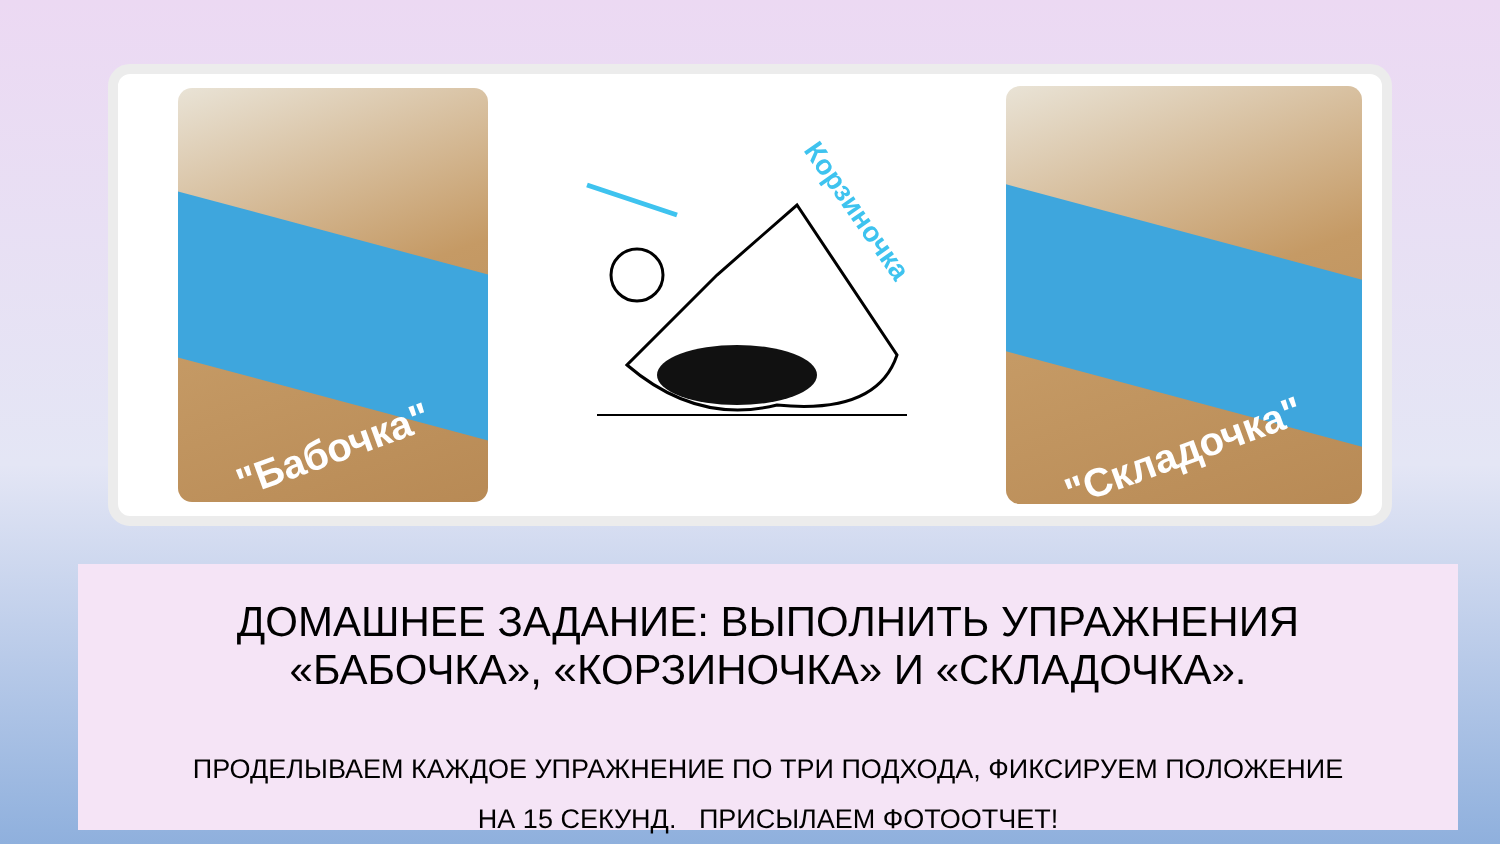"Бабочка"
Корзиночка
"Складочка"
ДОМАШНЕЕ ЗАДАНИЕ: ВЫПОЛНИТЬ УПРАЖНЕНИЯ
«БАБОЧКА», «КОРЗИНОЧКА» И «СКЛАДОЧКА».
ПРОДЕЛЫВАЕМ КАЖДОЕ УПРАЖНЕНИЕ ПО ТРИ ПОДХОДА, ФИКСИРУЕМ ПОЛОЖЕНИЕ
НА 15 СЕКУНД. ПРИСЫЛАЕМ ФОТООТЧЕТ!